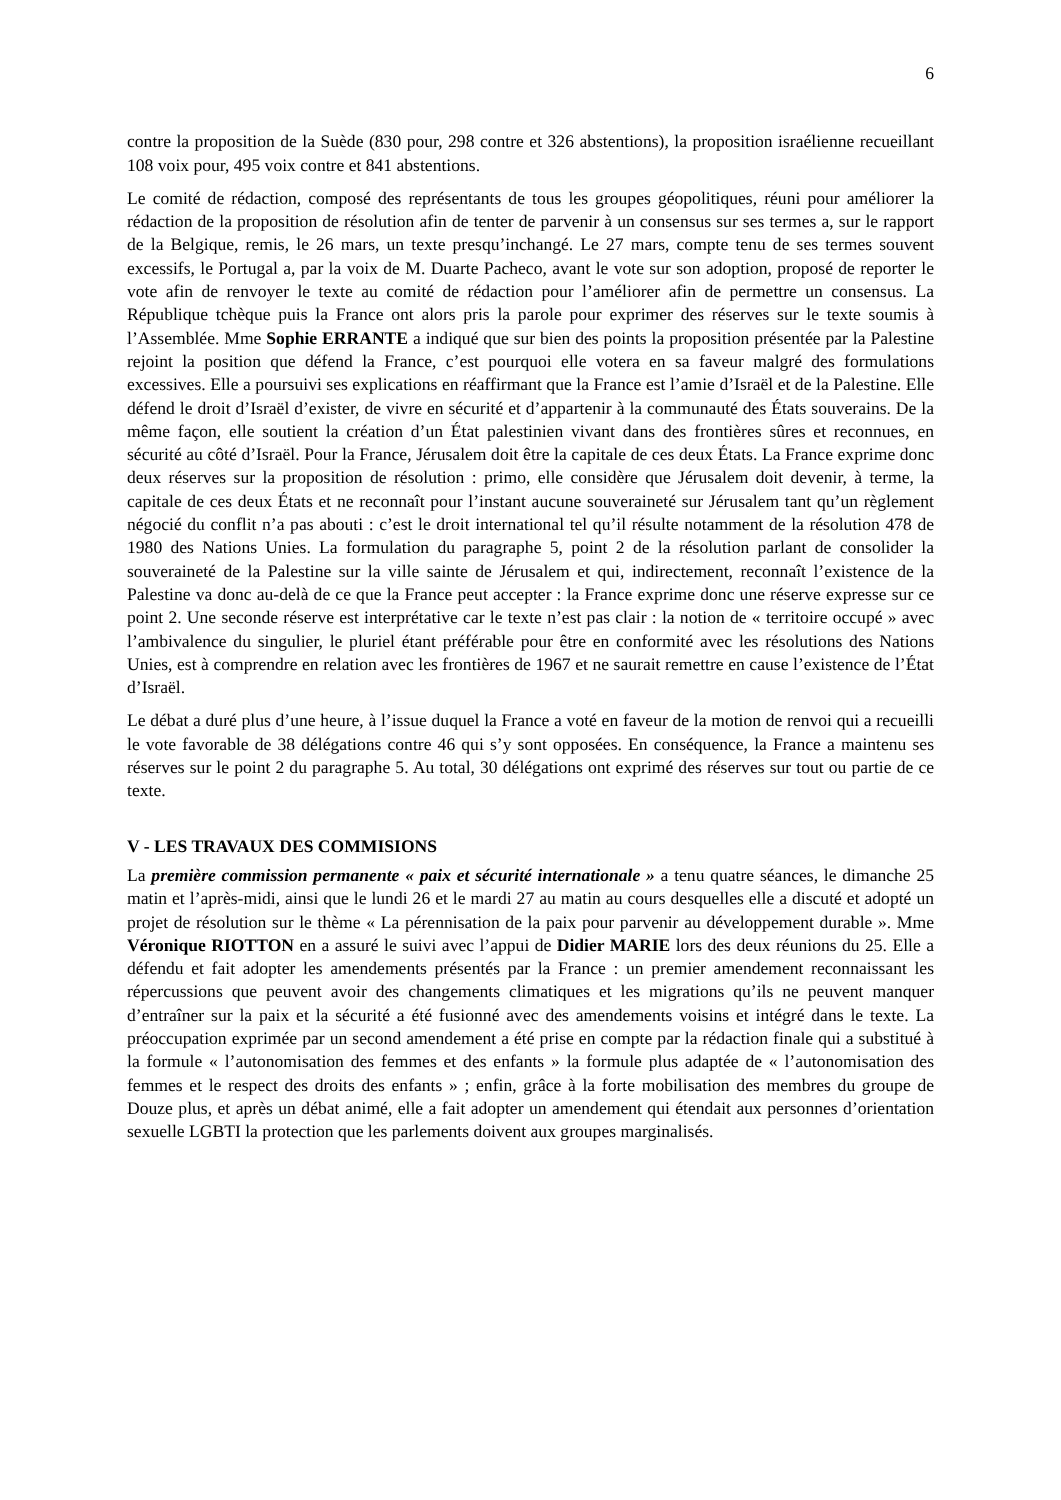6
contre la proposition de la Suède (830 pour, 298 contre et 326 abstentions), la proposition israélienne recueillant 108 voix pour, 495 voix contre et 841 abstentions.
Le comité de rédaction, composé des représentants de tous les groupes géopolitiques, réuni pour améliorer la rédaction de la proposition de résolution afin de tenter de parvenir à un consensus sur ses termes a, sur le rapport de la Belgique, remis, le 26 mars, un texte presqu’inchangé. Le 27 mars, compte tenu de ses termes souvent excessifs, le Portugal a, par la voix de M. Duarte Pacheco, avant le vote sur son adoption, proposé de reporter le vote afin de renvoyer le texte au comité de rédaction pour l’améliorer afin de permettre un consensus. La République tchèque puis la France ont alors pris la parole pour exprimer des réserves sur le texte soumis à l’Assemblée. Mme Sophie ERRANTE a indiqué que sur bien des points la proposition présentée par la Palestine rejoint la position que défend la France, c’est pourquoi elle votera en sa faveur malgré des formulations excessives. Elle a poursuivi ses explications en réaffirmant que la France est l’amie d’Israël et de la Palestine. Elle défend le droit d’Israël d’exister, de vivre en sécurité et d’appartenir à la communauté des États souverains. De la même façon, elle soutient la création d’un État palestinien vivant dans des frontières sûres et reconnues, en sécurité au côté d’Israël. Pour la France, Jérusalem doit être la capitale de ces deux États. La France exprime donc deux réserves sur la proposition de résolution : primo, elle considère que Jérusalem doit devenir, à terme, la capitale de ces deux États et ne reconnaît pour l’instant aucune souveraineté sur Jérusalem tant qu’un règlement négocié du conflit n’a pas abouti : c’est le droit international tel qu’il résulte notamment de la résolution 478 de 1980 des Nations Unies. La formulation du paragraphe 5, point 2 de la résolution parlant de consolider la souveraineté de la Palestine sur la ville sainte de Jérusalem et qui, indirectement, reconnaît l’existence de la Palestine va donc au-delà de ce que la France peut accepter : la France exprime donc une réserve expresse sur ce point 2. Une seconde réserve est interprétative car le texte n’est pas clair : la notion de « territoire occupé » avec l’ambivalence du singulier, le pluriel étant préférable pour être en conformité avec les résolutions des Nations Unies, est à comprendre en relation avec les frontières de 1967 et ne saurait remettre en cause l’existence de l’État d’Israël.
Le débat a duré plus d’une heure, à l’issue duquel la France a voté en faveur de la motion de renvoi qui a recueilli le vote favorable de 38 délégations contre 46 qui s’y sont opposées. En conséquence, la France a maintenu ses réserves sur le point 2 du paragraphe 5. Au total, 30 délégations ont exprimé des réserves sur tout ou partie de ce texte.
V - LES TRAVAUX DES COMMISIONS
La première commission permanente « paix et sécurité internationale » a tenu quatre séances, le dimanche 25 matin et l’après-midi, ainsi que le lundi 26 et le mardi 27 au matin au cours desquelles elle a discuté et adopté un projet de résolution sur le thème « La pérennisation de la paix pour parvenir au développement durable ». Mme Véronique RIOTTON en a assuré le suivi avec l’appui de Didier MARIE lors des deux réunions du 25. Elle a défendu et fait adopter les amendements présentés par la France : un premier amendement reconnaissant les répercussions que peuvent avoir des changements climatiques et les migrations qu’ils ne peuvent manquer d’entraîner sur la paix et la sécurité a été fusionné avec des amendements voisins et intégré dans le texte. La préoccupation exprimée par un second amendement a été prise en compte par la rédaction finale qui a substitué à la formule « l’autonomisation des femmes et des enfants » la formule plus adaptée de « l’autonomisation des femmes et le respect des droits des enfants » ; enfin, grâce à la forte mobilisation des membres du groupe de Douze plus, et après un débat animé, elle a fait adopter un amendement qui étendait aux personnes d’orientation sexuelle LGBTI la protection que les parlements doivent aux groupes marginalisés.